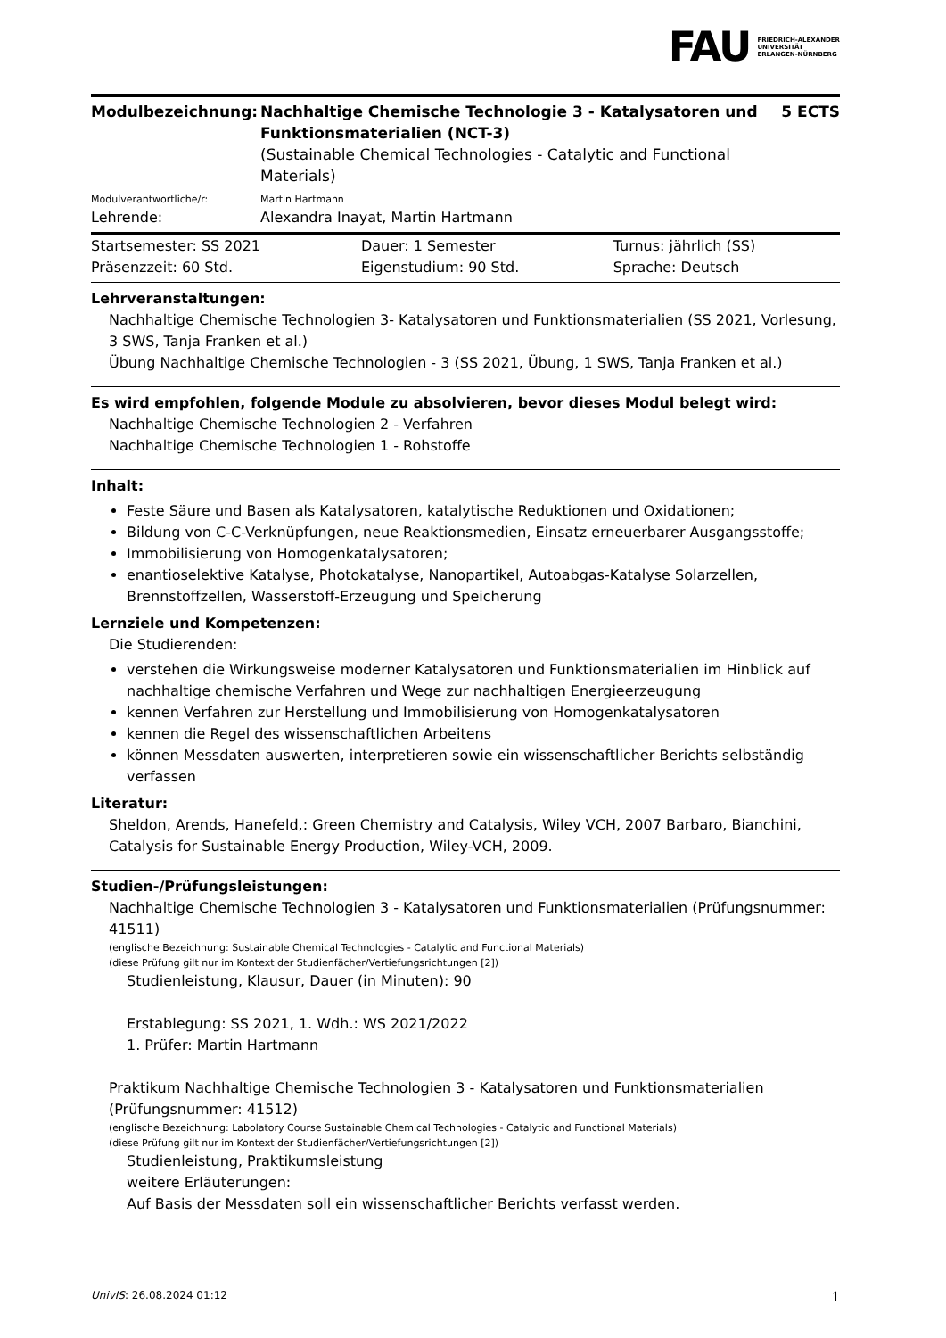FAU FRIEDRICH-ALEXANDER
UNIVERSITÄT
ERLANGEN-NÜRNBERG
| Modulbezeichnung: | Nachhaltige Chemische Technologie 3 - Katalysatoren und Funktionsmaterialien (NCT-3) (Sustainable Chemical Technologies - Catalytic and Functional Materials) | 5 ECTS |
| Modulverantwortliche/r: | Martin Hartmann | |
| Lehrende: | Alexandra Inayat, Martin Hartmann | |
| Startsemester: SS 2021 | Dauer: 1 Semester | Turnus: jährlich (SS) |
| Präsenzzeit: 60 Std. | Eigenstudium: 90 Std. | Sprache: Deutsch |
Lehrveranstaltungen:
Nachhaltige Chemische Technologien 3- Katalysatoren und Funktionsmaterialien (SS 2021, Vorlesung, 3 SWS, Tanja Franken et al.)
Übung Nachhaltige Chemische Technologien - 3 (SS 2021, Übung, 1 SWS, Tanja Franken et al.)
Es wird empfohlen, folgende Module zu absolvieren, bevor dieses Modul belegt wird:
Nachhaltige Chemische Technologien 2 - Verfahren
Nachhaltige Chemische Technologien 1 - Rohstoffe
Inhalt:
Feste Säure und Basen als Katalysatoren, katalytische Reduktionen und Oxidationen;
Bildung von C-C-Verknüpfungen, neue Reaktionsmedien, Einsatz erneuerbarer Ausgangsstoffe;
Immobilisierung von Homogenkatalysatoren;
enantioselektive Katalyse, Photokatalyse, Nanopartikel, Autoabgas-Katalyse Solarzellen, Brennstoffzellen, Wasserstoff-Erzeugung und Speicherung
Lernziele und Kompetenzen:
Die Studierenden:
verstehen die Wirkungsweise moderner Katalysatoren und Funktionsmaterialien im Hinblick auf nachhaltige chemische Verfahren und Wege zur nachhaltigen Energieerzeugung
kennen Verfahren zur Herstellung und Immobilisierung von Homogenkatalysatoren
kennen die Regel des wissenschaftlichen Arbeitens
können Messdaten auswerten, interpretieren sowie ein wissenschaftlicher Berichts selbständig verfassen
Literatur:
Sheldon, Arends, Hanefeld,: Green Chemistry and Catalysis, Wiley VCH, 2007 Barbaro, Bianchini, Catalysis for Sustainable Energy Production, Wiley-VCH, 2009.
Studien-/Prüfungsleistungen:
Nachhaltige Chemische Technologien 3 - Katalysatoren und Funktionsmaterialien (Prüfungsnummer: 41511)
(englische Bezeichnung: Sustainable Chemical Technologies - Catalytic and Functional Materials)
(diese Prüfung gilt nur im Kontext der Studienfächer/Vertiefungsrichtungen [2])
Studienleistung, Klausur, Dauer (in Minuten): 90
Erstablegung: SS 2021, 1. Wdh.: WS 2021/2022
1. Prüfer: Martin Hartmann
Praktikum Nachhaltige Chemische Technologien 3 - Katalysatoren und Funktionsmaterialien (Prüfungsnummer: 41512)
(englische Bezeichnung: Labolatory Course Sustainable Chemical Technologies - Catalytic and Functional Materials)
(diese Prüfung gilt nur im Kontext der Studienfächer/Vertiefungsrichtungen [2])
Studienleistung, Praktikumsleistung
weitere Erläuterungen:
Auf Basis der Messdaten soll ein wissenschaftlicher Berichts verfasst werden.
UnivIS: 26.08.2024 01:12 1